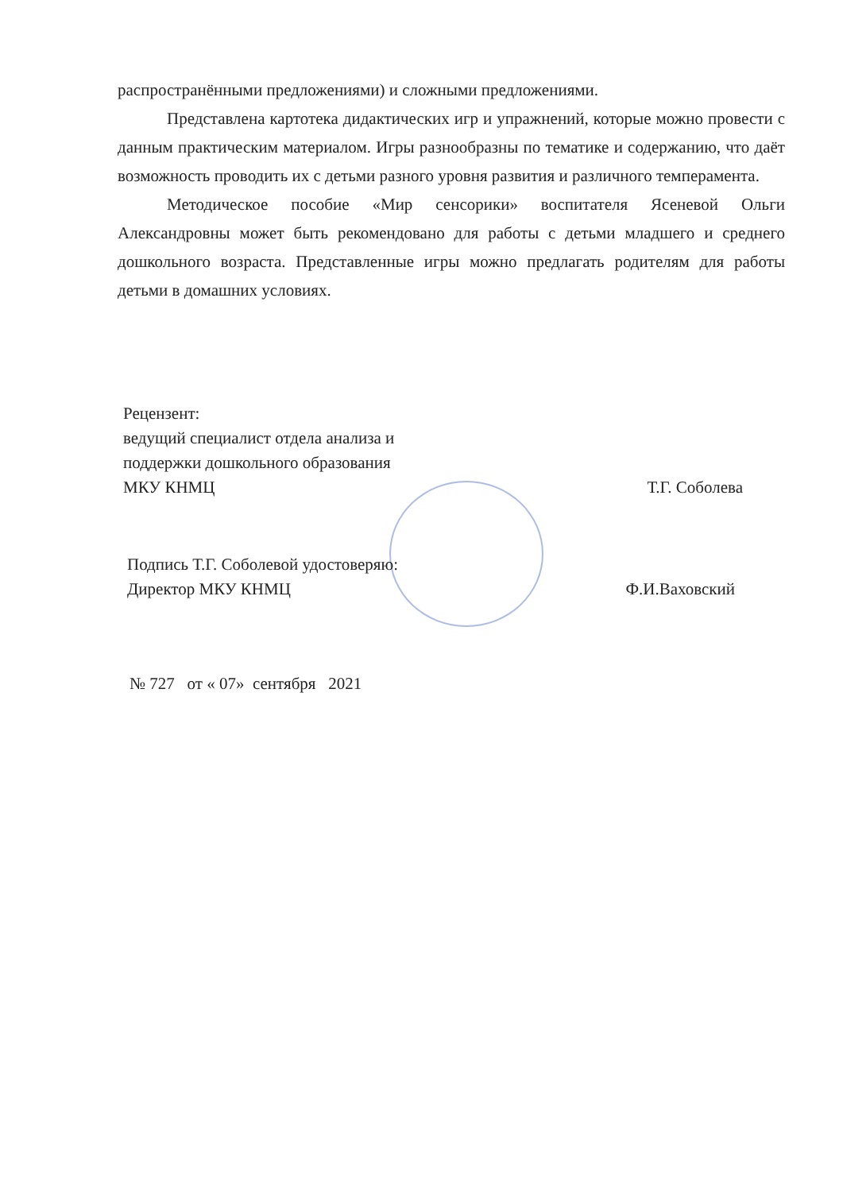распространёнными предложениями) и сложными предложениями.
Представлена картотека дидактических игр и упражнений, которые можно провести с данным практическим материалом. Игры разнообразны по тематике и содержанию, что даёт возможность проводить их с детьми разного уровня развития и различного темперамента.
Методическое пособие «Мир сенсорики» воспитателя Ясеневой Ольги Александровны может быть рекомендовано для работы с детьми младшего и среднего дошкольного возраста. Представленные игры можно предлагать родителям для работы детьми в домашних условиях.
Рецензент:
ведущий специалист отдела анализа и
поддержки дошкольного образования
МКУ КНМЦ Т.Г. Соболева
Подпись Т.Г. Соболевой удостоверяю:
Директор МКУ КНМЦ Ф.И.Ваховский
№ 727 от « 07» сентября 2021